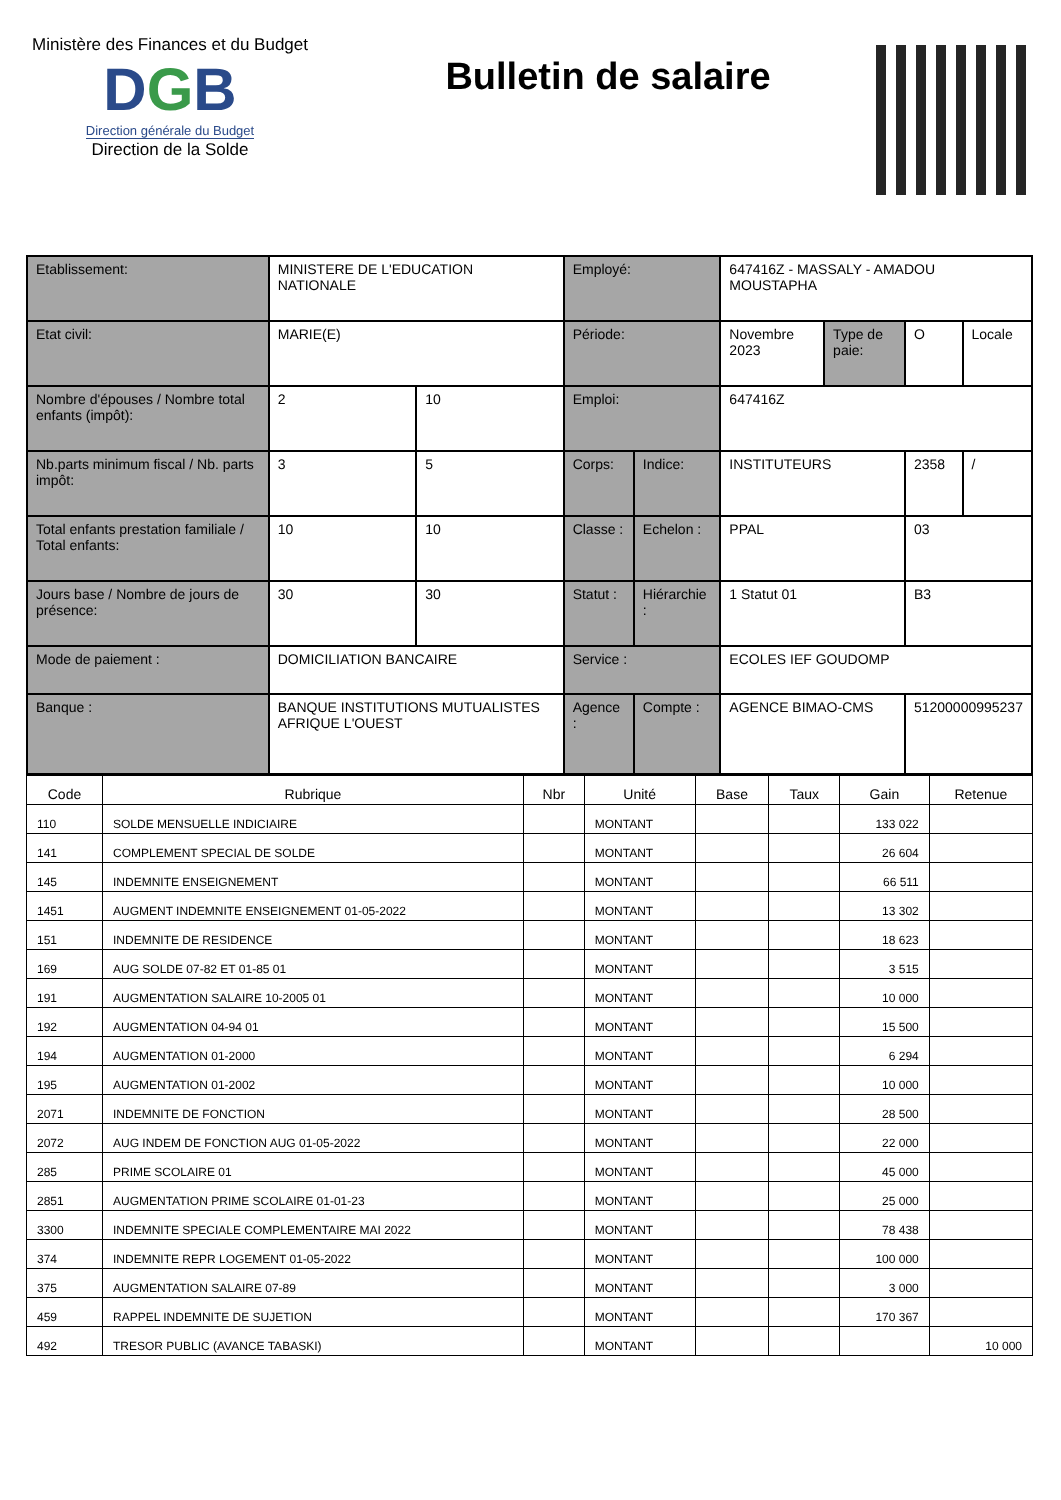Ministère des Finances et du Budget
DGB
Direction générale du Budget
Direction de la Solde
Bulletin de salaire
| Etablissement: | MINISTERE DE L'EDUCATION NATIONALE | | Employé: | | 647416Z - MASSALY - AMADOU MOUSTAPHA | | | |
| Etat civil: | MARIE(E) | | Période: | | Novembre 2023 | Type de paie: | O | Locale |
| Nombre d'épouses / Nombre total enfants (impôt): | 2 | 10 | Emploi: | | 647416Z | | | |
| Nb.parts minimum fiscal / Nb. parts impôt: | 3 | 5 | Corps: | Indice: | INSTITUTEURS | | 2358 | / |
| Total enfants prestation familiale / Total enfants: | 10 | 10 | Classe : | Echelon : | PPAL | | 03 | |
| Jours base / Nombre de jours de présence: | 30 | 30 | Statut : | Hiérarchie : | 1 Statut 01 | | B3 | |
| Mode de paiement : | DOMICILIATION BANCAIRE | | Service : | | ECOLES IEF GOUDOMP | | | |
| Banque : | BANQUE INSTITUTIONS MUTUALISTES AFRIQUE L'OUEST | | Agence : | Compte : | AGENCE BIMAO-CMS | | 51200000995237 | |
| Code | Rubrique | Nbr | Unité | Base | Taux | Gain | Retenue |
| --- | --- | --- | --- | --- | --- | --- | --- |
| 110 | SOLDE MENSUELLE INDICIAIRE | | MONTANT | | | 133 022 | |
| 141 | COMPLEMENT SPECIAL DE SOLDE | | MONTANT | | | 26 604 | |
| 145 | INDEMNITE ENSEIGNEMENT | | MONTANT | | | 66 511 | |
| 1451 | AUGMENT INDEMNITE ENSEIGNEMENT 01-05-2022 | | MONTANT | | | 13 302 | |
| 151 | INDEMNITE DE RESIDENCE | | MONTANT | | | 18 623 | |
| 169 | AUG SOLDE 07-82 ET 01-85 01 | | MONTANT | | | 3 515 | |
| 191 | AUGMENTATION SALAIRE 10-2005 01 | | MONTANT | | | 10 000 | |
| 192 | AUGMENTATION 04-94 01 | | MONTANT | | | 15 500 | |
| 194 | AUGMENTATION 01-2000 | | MONTANT | | | 6 294 | |
| 195 | AUGMENTATION 01-2002 | | MONTANT | | | 10 000 | |
| 2071 | INDEMNITE DE FONCTION | | MONTANT | | | 28 500 | |
| 2072 | AUG INDEM DE FONCTION AUG 01-05-2022 | | MONTANT | | | 22 000 | |
| 285 | PRIME SCOLAIRE 01 | | MONTANT | | | 45 000 | |
| 2851 | AUGMENTATION PRIME SCOLAIRE 01-01-23 | | MONTANT | | | 25 000 | |
| 3300 | INDEMNITE SPECIALE COMPLEMENTAIRE MAI 2022 | | MONTANT | | | 78 438 | |
| 374 | INDEMNITE REPR LOGEMENT 01-05-2022 | | MONTANT | | | 100 000 | |
| 375 | AUGMENTATION SALAIRE 07-89 | | MONTANT | | | 3 000 | |
| 459 | RAPPEL INDEMNITE DE SUJETION | | MONTANT | | | 170 367 | |
| 492 | TRESOR PUBLIC (AVANCE TABASKI) | | MONTANT | | | | 10 000 |